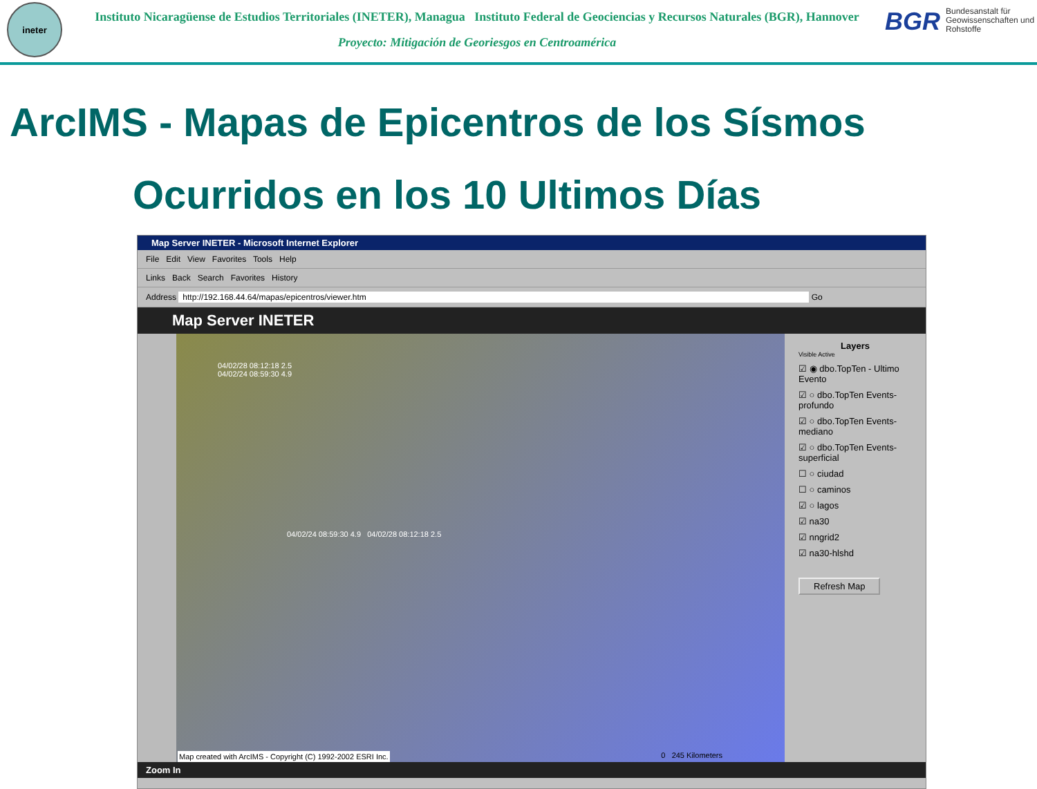ineter
Instituto Nicaragüense de Estudios Territoriales (INETER), Managua Instituto Federal de Geociencias y Recursos Naturales (BGR), Hannover
Proyecto: Mitigación de Georiesgos en Centroamérica
BGR Bundesanstalt für Geowissenschaften und Rohstoffe
ArcIMS - Mapas de Epicentros de los Sísmos
Ocurridos en los 10 Ultimos Días
Map Server INETER - Microsoft Internet Explorer
File Edit View Favorites Tools Help
Links Back Search Favorites History
Address http://192.168.44.64/mapas/epicentros/viewer.htm Go
Map Server INETER
04/02/28 08:12:18 2.5
04/02/24 08:59:30 4.9
04/02/24 08:59:30 4.9 04/02/28 08:12:18 2.5
0 245 Kilometers
Map created with ArcIMS - Copyright (C) 1992-2002 ESRI Inc.
Layers
Visible Active
☑ ◉ dbo.TopTen - Ultimo Evento
☑ ○ dbo.TopTen Events-profundo
☑ ○ dbo.TopTen Events-mediano
☑ ○ dbo.TopTen Events-superficial
☐ ○ ciudad
☐ ○ caminos
☑ ○ lagos
☑ na30
☑ nngrid2
☑ na30-hlshd
Refresh Map
Zoom In